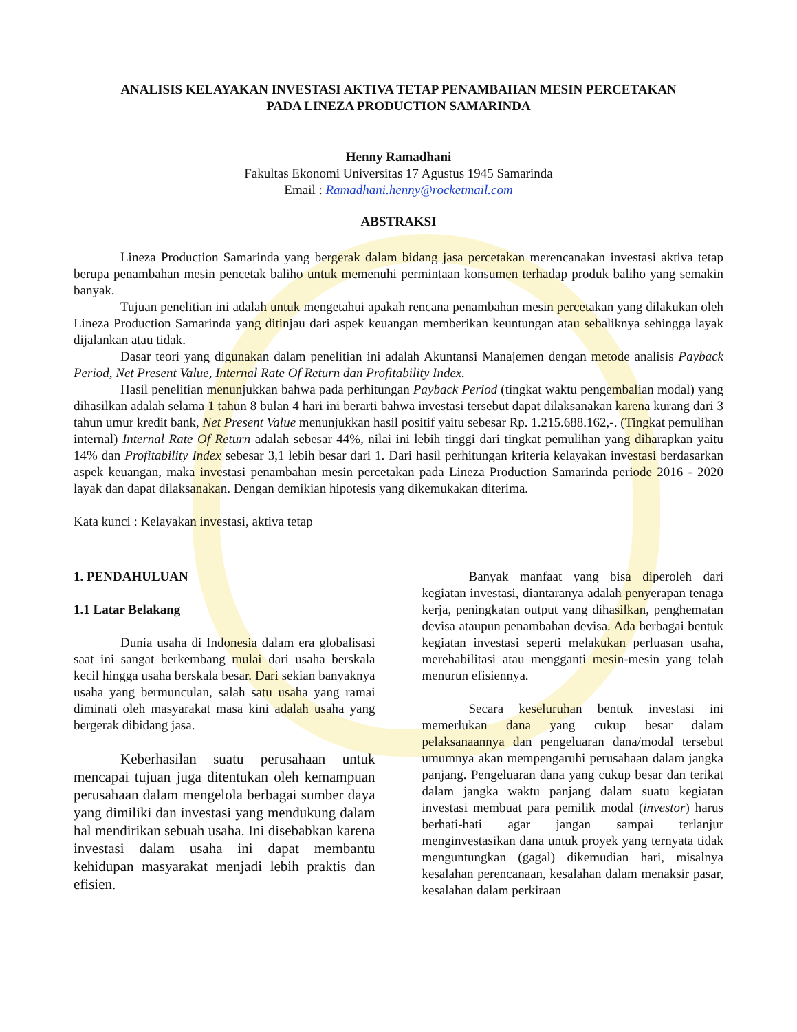ANALISIS KELAYAKAN INVESTASI AKTIVA TETAP PENAMBAHAN MESIN PERCETAKAN
PADA LINEZA PRODUCTION SAMARINDA
Henny Ramadhani
Fakultas Ekonomi Universitas 17 Agustus 1945 Samarinda
Email : Ramadhani.henny@rocketmail.com
ABSTRAKSI
Lineza Production Samarinda yang bergerak dalam bidang jasa percetakan merencanakan investasi aktiva tetap berupa penambahan mesin pencetak baliho untuk memenuhi permintaan konsumen terhadap produk baliho yang semakin banyak.
Tujuan penelitian ini adalah untuk mengetahui apakah rencana penambahan mesin percetakan yang dilakukan oleh Lineza Production Samarinda yang ditinjau dari aspek keuangan memberikan keuntungan atau sebaliknya sehingga layak dijalankan atau tidak.
Dasar teori yang digunakan dalam penelitian ini adalah Akuntansi Manajemen dengan metode analisis Payback Period, Net Present Value, Internal Rate Of Return dan Profitability Index.
Hasil penelitian menunjukkan bahwa pada perhitungan Payback Period (tingkat waktu pengembalian modal) yang dihasilkan adalah selama 1 tahun 8 bulan 4 hari ini berarti bahwa investasi tersebut dapat dilaksanakan karena kurang dari 3 tahun umur kredit bank, Net Present Value menunjukkan hasil positif yaitu sebesar Rp. 1.215.688.162,-. (Tingkat pemulihan internal) Internal Rate Of Return adalah sebesar 44%, nilai ini lebih tinggi dari tingkat pemulihan yang diharapkan yaitu 14% dan Profitability Index sebesar 3,1 lebih besar dari 1. Dari hasil perhitungan kriteria kelayakan investasi berdasarkan aspek keuangan, maka investasi penambahan mesin percetakan pada Lineza Production Samarinda periode 2016 - 2020 layak dan dapat dilaksanakan. Dengan demikian hipotesis yang dikemukakan diterima.
Kata kunci : Kelayakan investasi, aktiva tetap
1. PENDAHULUAN
1.1 Latar Belakang
Dunia usaha di Indonesia dalam era globalisasi saat ini sangat berkembang mulai dari usaha berskala kecil hingga usaha berskala besar. Dari sekian banyaknya usaha yang bermunculan, salah satu usaha yang ramai diminati oleh masyarakat masa kini adalah usaha yang bergerak dibidang jasa.
Keberhasilan suatu perusahaan untuk mencapai tujuan juga ditentukan oleh kemampuan perusahaan dalam mengelola berbagai sumber daya yang dimiliki dan investasi yang mendukung dalam hal mendirikan sebuah usaha. Ini disebabkan karena investasi dalam usaha ini dapat membantu kehidupan masyarakat menjadi lebih praktis dan efisien.
Banyak manfaat yang bisa diperoleh dari kegiatan investasi, diantaranya adalah penyerapan tenaga kerja, peningkatan output yang dihasilkan, penghematan devisa ataupun penambahan devisa. Ada berbagai bentuk kegiatan investasi seperti melakukan perluasan usaha, merehabilitasi atau mengganti mesin-mesin yang telah menurun efisiennya.
Secara keseluruhan bentuk investasi ini memerlukan dana yang cukup besar dalam pelaksanaannya dan pengeluaran dana/modal tersebut umumnya akan mempengaruhi perusahaan dalam jangka panjang. Pengeluaran dana yang cukup besar dan terikat dalam jangka waktu panjang dalam suatu kegiatan investasi membuat para pemilik modal (investor) harus berhati-hati agar jangan sampai terlanjur menginvestasikan dana untuk proyek yang ternyata tidak menguntungkan (gagal) dikemudian hari, misalnya kesalahan perencanaan, kesalahan dalam menaksir pasar, kesalahan dalam perkiraan